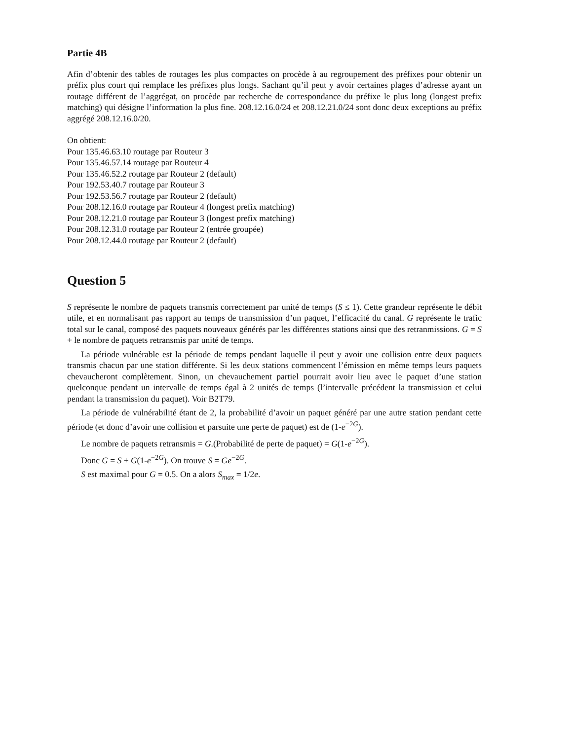Partie 4B
Afin d’obtenir des tables de routages les plus compactes on procède à au regroupement des préfixes pour obtenir un préfix plus court qui remplace les préfixes plus longs. Sachant qu’il peut y avoir certaines plages d’adresse ayant un routage différent de l’aggrégat, on procède par recherche de correspondance du préfixe le plus long (longest prefix matching) qui désigne l’information la plus fine. 208.12.16.0/24 et 208.12.21.0/24 sont donc deux exceptions au préfix aggrégé 208.12.16.0/20.
On obtient:
Pour 135.46.63.10 routage par Routeur 3
Pour 135.46.57.14 routage par Routeur 4
Pour 135.46.52.2 routage par Routeur 2 (default)
Pour 192.53.40.7 routage par Routeur 3
Pour 192.53.56.7 routage par Routeur 2 (default)
Pour 208.12.16.0 routage par Routeur 4 (longest prefix matching)
Pour 208.12.21.0 routage par Routeur 3 (longest prefix matching)
Pour 208.12.31.0 routage par Routeur 2 (entrée groupée)
Pour 208.12.44.0 routage par Routeur 2 (default)
Question 5
S représente le nombre de paquets transmis correctement par unité de temps (S ≤ 1). Cette grandeur représente le débit utile, et en normalisant pas rapport au temps de transmission d’un paquet, l’efficacité du canal. G représente le trafic total sur le canal, composé des paquets nouveaux générés par les différentes stations ainsi que des retranmissions. G = S + le nombre de paquets retransmis par unité de temps.
La période vulnérable est la période de temps pendant laquelle il peut y avoir une collision entre deux paquets transmis chacun par une station différente. Si les deux stations commencent l’émission en même temps leurs paquets chevaucheront complètement. Sinon, un chevauchement partiel pourrait avoir lieu avec le paquet d’une station quelconque pendant un intervalle de temps égal à 2 unités de temps (l’intervalle précédent la transmission et celui pendant la transmission du paquet). Voir B2T79.
La période de vulnérabilité étant de 2, la probabilité d’avoir un paquet généré par une autre station pendant cette période (et donc d’avoir une collision et parsuite une perte de paquet) est de (1-e<sup>−2G</sup>).
Le nombre de paquets retransmis = G.(Probabilité de perte de paquet) = G(1-e<sup>−2G</sup>).
Donc G = S + G(1-e<sup>−2G</sup>). On trouve S = Ge<sup>−2G</sup>.
S est maximal pour G = 0.5. On a alors S<sub>max</sub> = 1/2e.